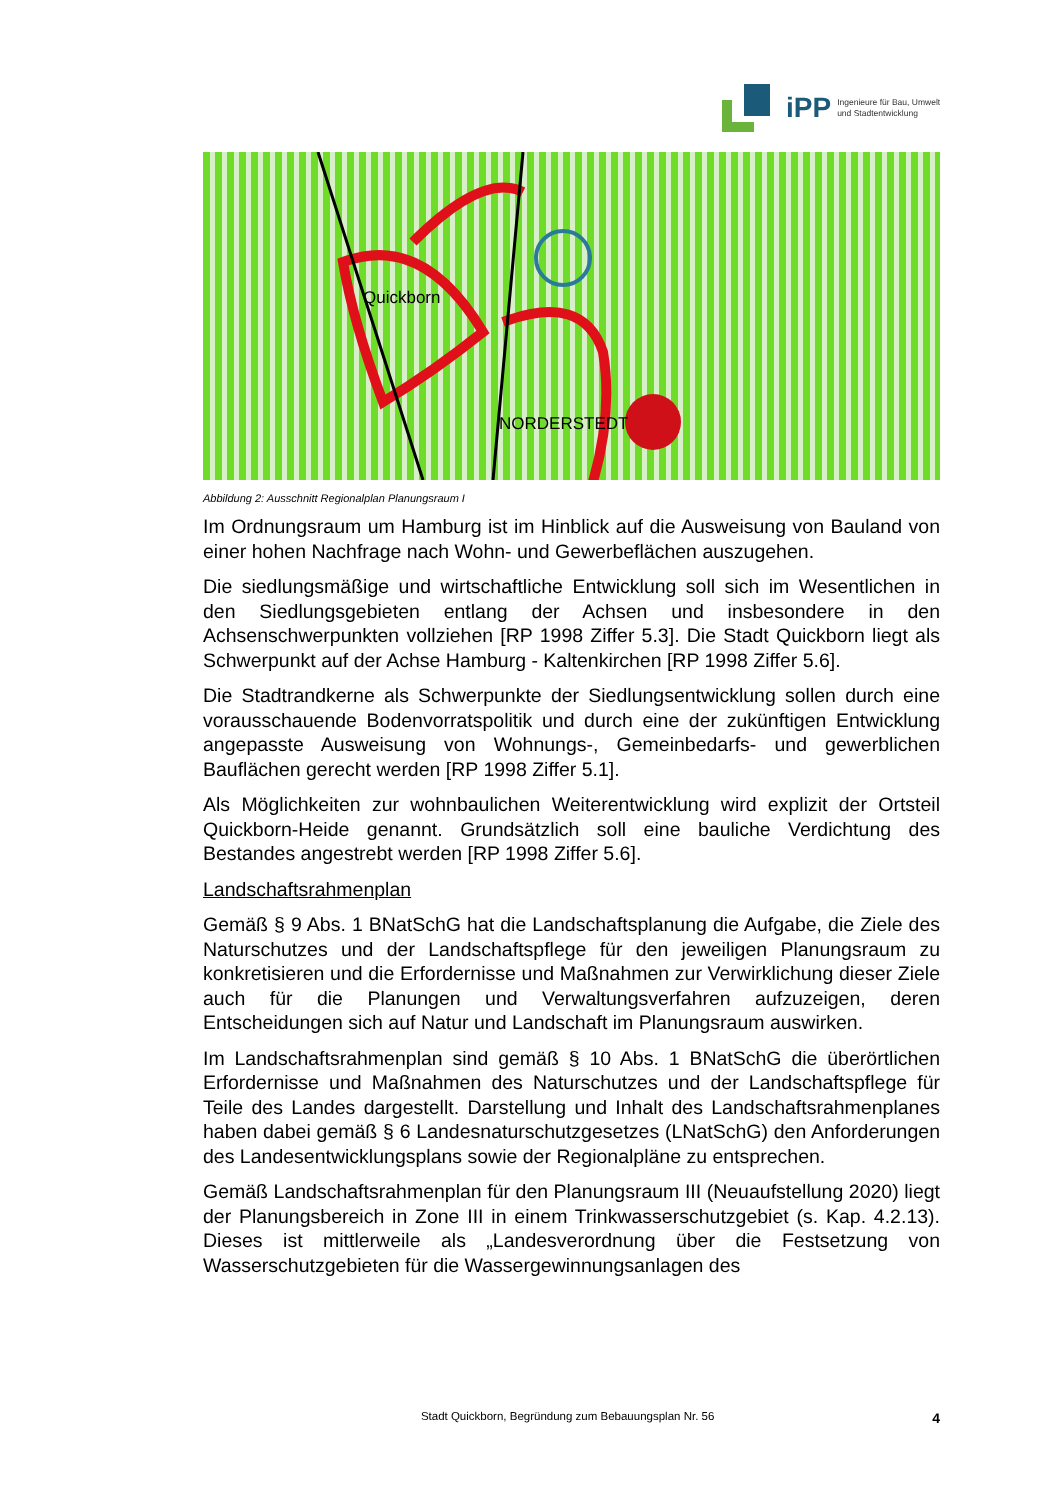iPP Ingenieure für Bau, Umwelt
und Stadtentwicklung
Quickborn
NORDERSTEDT
Abbildung 2: Ausschnitt Regionalplan Planungsraum I
Im Ordnungsraum um Hamburg ist im Hinblick auf die Ausweisung von Bauland von einer hohen Nachfrage nach Wohn- und Gewerbeflächen auszugehen.
Die siedlungsmäßige und wirtschaftliche Entwicklung soll sich im Wesentlichen in den Siedlungsgebieten entlang der Achsen und insbesondere in den Achsenschwerpunkten vollziehen [RP 1998 Ziffer 5.3]. Die Stadt Quickborn liegt als Schwerpunkt auf der Achse Hamburg - Kaltenkirchen [RP 1998 Ziffer 5.6].
Die Stadtrandkerne als Schwerpunkte der Siedlungsentwicklung sollen durch eine vorausschauende Bodenvorratspolitik und durch eine der zukünftigen Entwicklung angepasste Ausweisung von Wohnungs-, Gemeinbedarfs- und gewerblichen Bauflächen gerecht werden [RP 1998 Ziffer 5.1].
Als Möglichkeiten zur wohnbaulichen Weiterentwicklung wird explizit der Ortsteil Quickborn-Heide genannt. Grundsätzlich soll eine bauliche Verdichtung des Bestandes angestrebt werden [RP 1998 Ziffer 5.6].
Landschaftsrahmenplan
Gemäß § 9 Abs. 1 BNatSchG hat die Landschaftsplanung die Aufgabe, die Ziele des Naturschutzes und der Landschaftspflege für den jeweiligen Planungsraum zu konkretisieren und die Erfordernisse und Maßnahmen zur Verwirklichung dieser Ziele auch für die Planungen und Verwaltungsverfahren aufzuzeigen, deren Entscheidungen sich auf Natur und Landschaft im Planungsraum auswirken.
Im Landschaftsrahmenplan sind gemäß § 10 Abs. 1 BNatSchG die überörtlichen Erfordernisse und Maßnahmen des Naturschutzes und der Landschaftspflege für Teile des Landes dargestellt. Darstellung und Inhalt des Landschaftsrahmenplanes haben dabei gemäß § 6 Landesnaturschutzgesetzes (LNatSchG) den Anforderungen des Landesentwicklungsplans sowie der Regionalpläne zu entsprechen.
Gemäß Landschaftsrahmenplan für den Planungsraum III (Neuaufstellung 2020) liegt der Planungsbereich in Zone III in einem Trinkwasserschutzgebiet (s. Kap. 4.2.13). Dieses ist mittlerweile als „Landesverordnung über die Festsetzung von Wasserschutzgebieten für die Wassergewinnungsanlagen des
Stadt Quickborn, Begründung zum Bebauungsplan Nr. 56 4